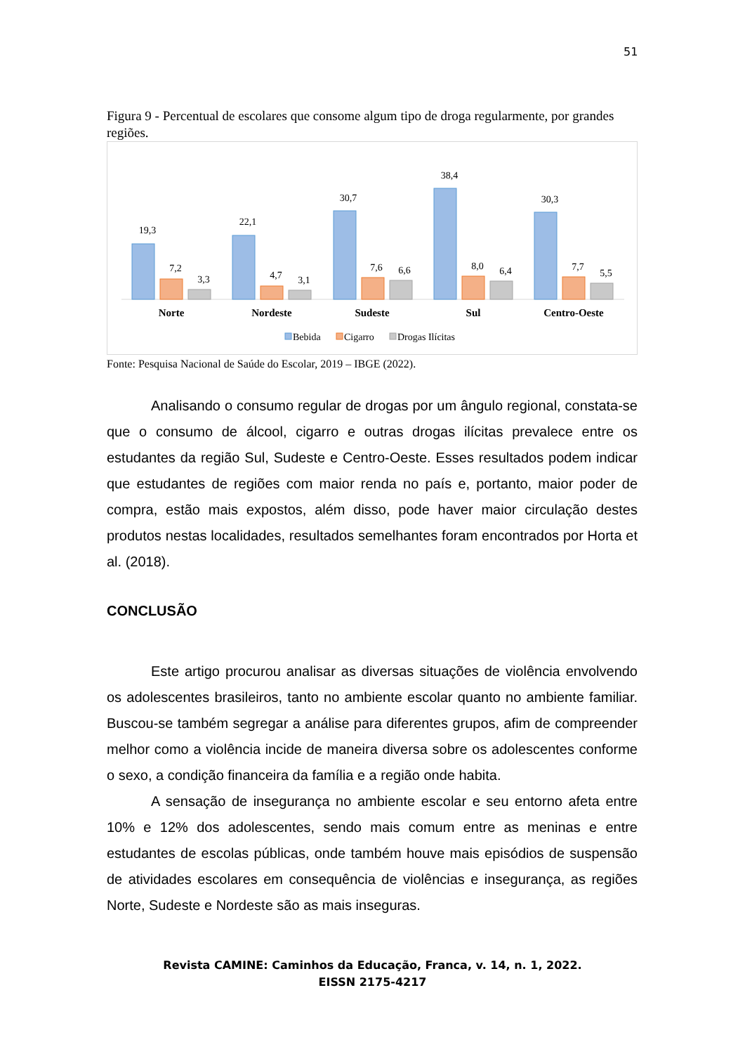51
Figura 9 - Percentual de escolares que consome algum tipo de droga regularmente, por grandes regiões.
19,3
7,2
3,3
22,1
4,7
3,1
30,7
7,6
6,6
38,4
8,0
6,4
30,3
7,7
5,5
Norte
Nordeste
Sudeste
Sul
Centro-Oeste
Bebida
Cigarro
Drogas Ilícitas
Fonte: Pesquisa Nacional de Saúde do Escolar, 2019 – IBGE (2022).
Analisando o consumo regular de drogas por um ângulo regional, constata-se que o consumo de álcool, cigarro e outras drogas ilícitas prevalece entre os estudantes da região Sul, Sudeste e Centro-Oeste. Esses resultados podem indicar que estudantes de regiões com maior renda no país e, portanto, maior poder de compra, estão mais expostos, além disso, pode haver maior circulação destes produtos nestas localidades, resultados semelhantes foram encontrados por Horta et al. (2018).
CONCLUSÃO
Este artigo procurou analisar as diversas situações de violência envolvendo os adolescentes brasileiros, tanto no ambiente escolar quanto no ambiente familiar. Buscou-se também segregar a análise para diferentes grupos, afim de compreender melhor como a violência incide de maneira diversa sobre os adolescentes conforme o sexo, a condição financeira da família e a região onde habita.
A sensação de insegurança no ambiente escolar e seu entorno afeta entre 10% e 12% dos adolescentes, sendo mais comum entre as meninas e entre estudantes de escolas públicas, onde também houve mais episódios de suspensão de atividades escolares em consequência de violências e insegurança, as regiões Norte, Sudeste e Nordeste são as mais inseguras.
Revista CAMINE: Caminhos da Educação, Franca, v. 14, n. 1, 2022.
EISSN 2175-4217